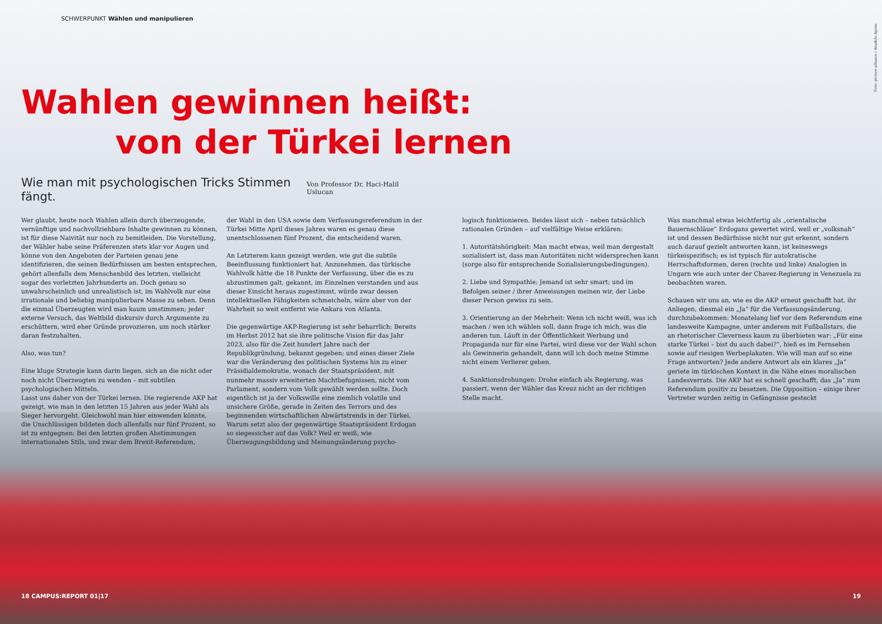SCHWERPUNKT Wählen und manipulieren
Foto: picture alliance / Anadolu Ajansı
Wahlen gewinnen heißt:
von der Türkei lernen
Wie man mit psychologischen Tricks Stimmen fängt. Von Professor Dr. Haci-Halil Uslucan
Wer glaubt, heute noch Wahlen allein durch überzeugende, vernünftige und nachvollziehbare Inhalte gewinnen zu können, ist für diese Naivität nur noch zu bemitleiden. Die Vorstellung, der Wähler habe seine Präferenzen stets klar vor Augen und könne von den Angeboten der Parteien genau jene identifizieren, die seinen Bedürfnissen am besten entsprechen, gehört allenfalls dem Menschenbild des letzten, vielleicht sogar des vorletzten Jahrhunderts an. Doch genau so unwahrscheinlich und unrealistisch ist, im Wahlvolk nur eine irrationale und beliebig manipulierbare Masse zu sehen. Denn die einmal Überzeugten wird man kaum umstimmen; jeder externe Versuch, das Weltbild diskursiv durch Argumente zu erschüttern, wird eher Gründe provozieren, um noch stärker daran festzuhalten.
Also, was tun?
Eine kluge Strategie kann darin liegen, sich an die nicht oder noch nicht Überzeugten zu wenden – mit subtilen psychologischen Mitteln.
Lasst uns daher von der Türkei lernen. Die regierende AKP hat gezeigt, wie man in den letzten 15 Jahren aus jeder Wahl als Sieger hervorgeht. Gleichwohl man hier einwenden könnte, die Unschlüssigen bildeten doch allenfalls nur fünf Prozent, so ist zu entgegnen: Bei den letzten großen Abstimmungen internationalen Stils, und zwar dem Brexit-Referendum,
der Wahl in den USA sowie dem Verfassungsreferendum in der Türkei Mitte April dieses Jahres waren es genau diese unentschlossenen fünf Prozent, die entscheidend waren.
An Letzterem kann gezeigt werden, wie gut die subtile Beeinflussung funktioniert hat. Anzunehmen, das türkische Wahlvolk hätte die 18 Punkte der Verfassung, über die es zu abzustimmen galt, gekannt, im Einzelnen verstanden und aus dieser Einsicht heraus zugestimmt, würde zwar dessen intellektuellen Fähigkeiten schmeicheln, wäre aber von der Wahrheit so weit entfernt wie Ankara von Atlanta.
Die gegenwärtige AKP-Regierung ist sehr beharrlich: Bereits im Herbst 2012 hat sie ihre politische Vision für das Jahr 2023, also für die Zeit hundert Jahre nach der Republikgründung, bekannt gegeben; und eines dieser Ziele war die Veränderung des politischen Systems hin zu einer Präsidialdemokratie, wonach der Staatspräsident, mit nunmehr massiv erweiterten Machtbefugnissen, nicht vom Parlament, sondern vom Volk gewählt werden sollte. Doch eigentlich ist ja der Volkswille eine ziemlich volatile und unsichere Größe, gerade in Zeiten des Terrors und des beginnenden wirtschaftlichen Abwärtstrends in der Türkei. Warum setzt also der gegenwärtige Staatspräsident Erdogan so siegessicher auf das Volk? Weil er weiß, wie Überzeugungsbildung und Meinungsänderung psycho-
logisch funktionieren. Beides lässt sich – neben tatsächlich rationalen Gründen – auf vielfältige Weise erklären:
1. Autoritätshörigkeit: Man macht etwas, weil man dergestalt sozialisiert ist, dass man Autoritäten nicht widersprechen kann (sorge also für entsprechende Sozialisierungsbedingungen).
2. Liebe und Sympathie: Jemand ist sehr smart; und im Befolgen seiner / ihrer Anweisungen meinen wir, der Liebe dieser Person gewiss zu sein.
3. Orientierung an der Mehrheit: Wenn ich nicht weiß, was ich machen / wen ich wählen soll, dann frage ich mich, was die anderen tun. Läuft in der Öffentlichkeit Werbung und Propaganda nur für eine Partei, wird diese vor der Wahl schon als Gewinnerin gehandelt, dann will ich doch meine Stimme nicht einem Verlierer geben.
4. Sanktionsdrohungen: Drohe einfach als Regierung, was passiert, wenn der Wähler das Kreuz nicht an der richtigen Stelle macht.
Was manchmal etwas leichtfertig als „orientalische Bauernschläue“ Erdogans gewertet wird, weil er „volksnah“ ist und dessen Bedürfnisse nicht nur gut erkennt, sondern auch darauf gezielt antworten kann, ist keineswegs türkeispezifisch; es ist typisch für autokratische Herrschaftsformen, deren (rechte und linke) Analogien in Ungarn wie auch unter der Chavez-Regierung in Venezuela zu beobachten waren.
Schauen wir uns an, wie es die AKP erneut geschafft hat, ihr Anliegen, diesmal ein „Ja“ für die Verfassungsänderung, durchzubekommen: Monatelang lief vor dem Referendum eine landesweite Kampagne, unter anderem mit Fußballstars, die an rhetorischer Cleverness kaum zu überbieten war: „Für eine starke Türkei – bist du auch dabei?“, hieß es im Fernsehen sowie auf riesigen Werbeplakaten. Wie will man auf so eine Frage antworten? Jede andere Antwort als ein klares „Ja“ geriete im türkischen Kontext in die Nähe eines moralischen Landesverrats. Die AKP hat es schnell geschafft, das „Ja“ zum Referendum positiv zu besetzen. Die Opposition – einige ihrer Vertreter wurden zeitig in Gefängnisse gesteckt
18 CAMPUS:REPORT 01|17 19